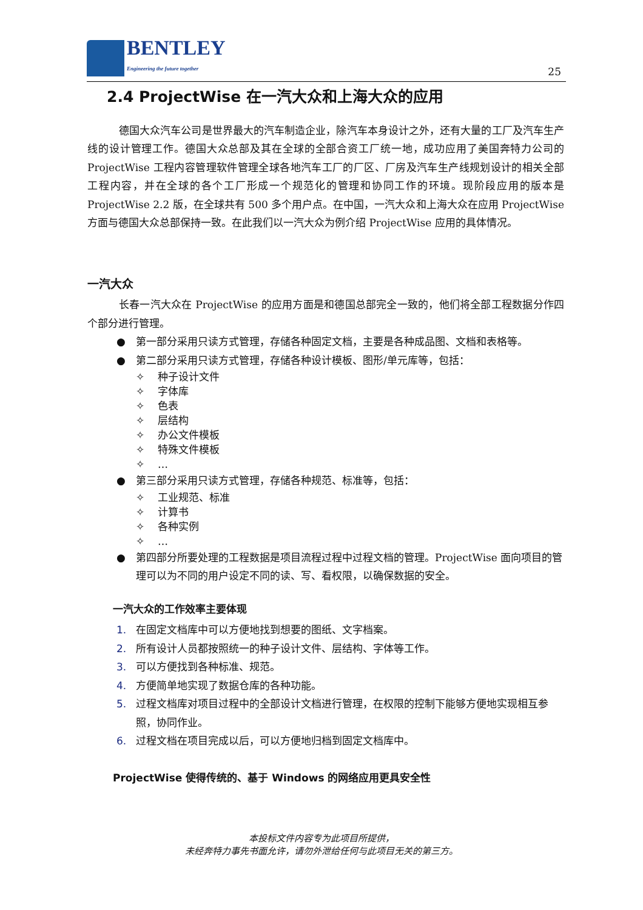BENTLEY
Engineering the future together
25
2.4 ProjectWise 在一汽大众和上海大众的应用
德国大众汽车公司是世界最大的汽车制造企业，除汽车本身设计之外，还有大量的工厂及汽车生产线的设计管理工作。德国大众总部及其在全球的全部合资工厂统一地，成功应用了美国奔特力公司的 ProjectWise 工程内容管理软件管理全球各地汽车工厂的厂区、厂房及汽车生产线规划设计的相关全部工程内容，并在全球的各个工厂形成一个规范化的管理和协同工作的环境。现阶段应用的版本是 ProjectWise 2.2 版，在全球共有 500 多个用户点。在中国，一汽大众和上海大众在应用 ProjectWise 方面与德国大众总部保持一致。在此我们以一汽大众为例介绍 ProjectWise 应用的具体情况。
一汽大众
长春一汽大众在 ProjectWise 的应用方面是和德国总部完全一致的，他们将全部工程数据分作四个部分进行管理。
● 第一部分采用只读方式管理，存储各种固定文档，主要是各种成品图、文档和表格等。
● 第二部分采用只读方式管理，存储各种设计模板、图形/单元库等，包括：
✧ 种子设计文件
✧ 字体库
✧ 色表
✧ 层结构
✧ 办公文件模板
✧ 特殊文件模板
✧ …
● 第三部分采用只读方式管理，存储各种规范、标准等，包括：
✧ 工业规范、标准
✧ 计算书
✧ 各种实例
✧ …
● 第四部分所要处理的工程数据是项目流程过程中过程文档的管理。ProjectWise 面向项目的管理可以为不同的用户设定不同的读、写、看权限，以确保数据的安全。
一汽大众的工作效率主要体现
1. 在固定文档库中可以方便地找到想要的图纸、文字档案。
2. 所有设计人员都按照统一的种子设计文件、层结构、字体等工作。
3. 可以方便找到各种标准、规范。
4. 方便简单地实现了数据仓库的各种功能。
5. 过程文档库对项目过程中的全部设计文档进行管理，在权限的控制下能够方便地实现相互参照，协同作业。
6. 过程文档在项目完成以后，可以方便地归档到固定文档库中。
ProjectWise 使得传统的、基于 Windows 的网络应用更具安全性
本投标文件内容专为此项目所提供，
未经奔特力事先书面允许，请勿外泄给任何与此项目无关的第三方。